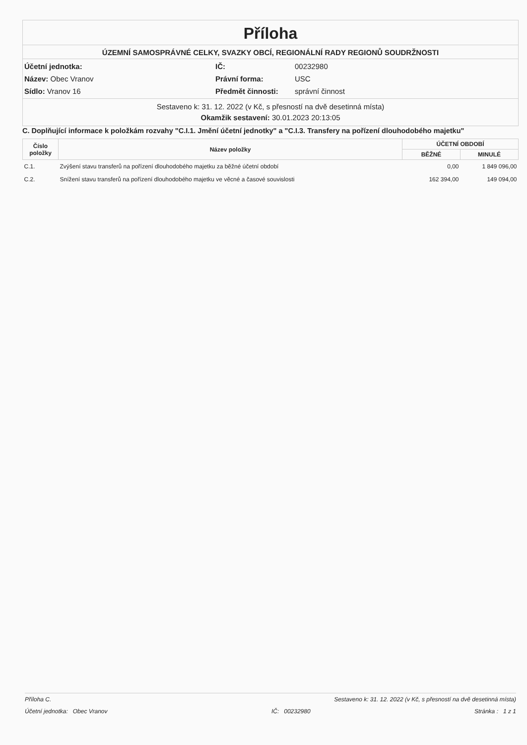Příloha
ÚZEMNÍ SAMOSPRÁVNÉ CELKY, SVAZKY OBCÍ, REGIONÁLNÍ RADY REGIONŮ SOUDRŽNOSTI
Účetní jednotka:
IČ:
00232980
Název: Obec Vranov
Právní forma:
USC
Sídlo: Vranov 16
Předmět činnosti:
správní činnost
Sestaveno k: 31. 12. 2022 (v Kč, s přesností na dvě desetinná místa)
Okamžik sestavení: 30.01.2023 20:13:05
C. Doplňující informace k položkám rozvahy "C.I.1. Jmění účetní jednotky" a "C.I.3. Transfery na pořízení dlouhodobého majetku"
| Číslo položky | Název položky | ÚČETNÍ OBDOBÍ | |
| --- | --- | --- | --- |
| | | BĚŽNÉ | MINULÉ |
| C.1. | Zvýšení stavu transferů na pořízení dlouhodobého majetku za běžné účetní období | 0,00 | 1 849 096,00 |
| C.2. | Snížení stavu transferů na pořízení dlouhodobého majetku ve věcné a časové souvislosti | 162 394,00 | 149 094,00 |
Příloha C. Sestaveno k: 31. 12. 2022 (v Kč, s přesností na dvě desetinná místa)
Účetní jednotka: Obec Vranov IČ: 00232980 Stránka : 1 z 1